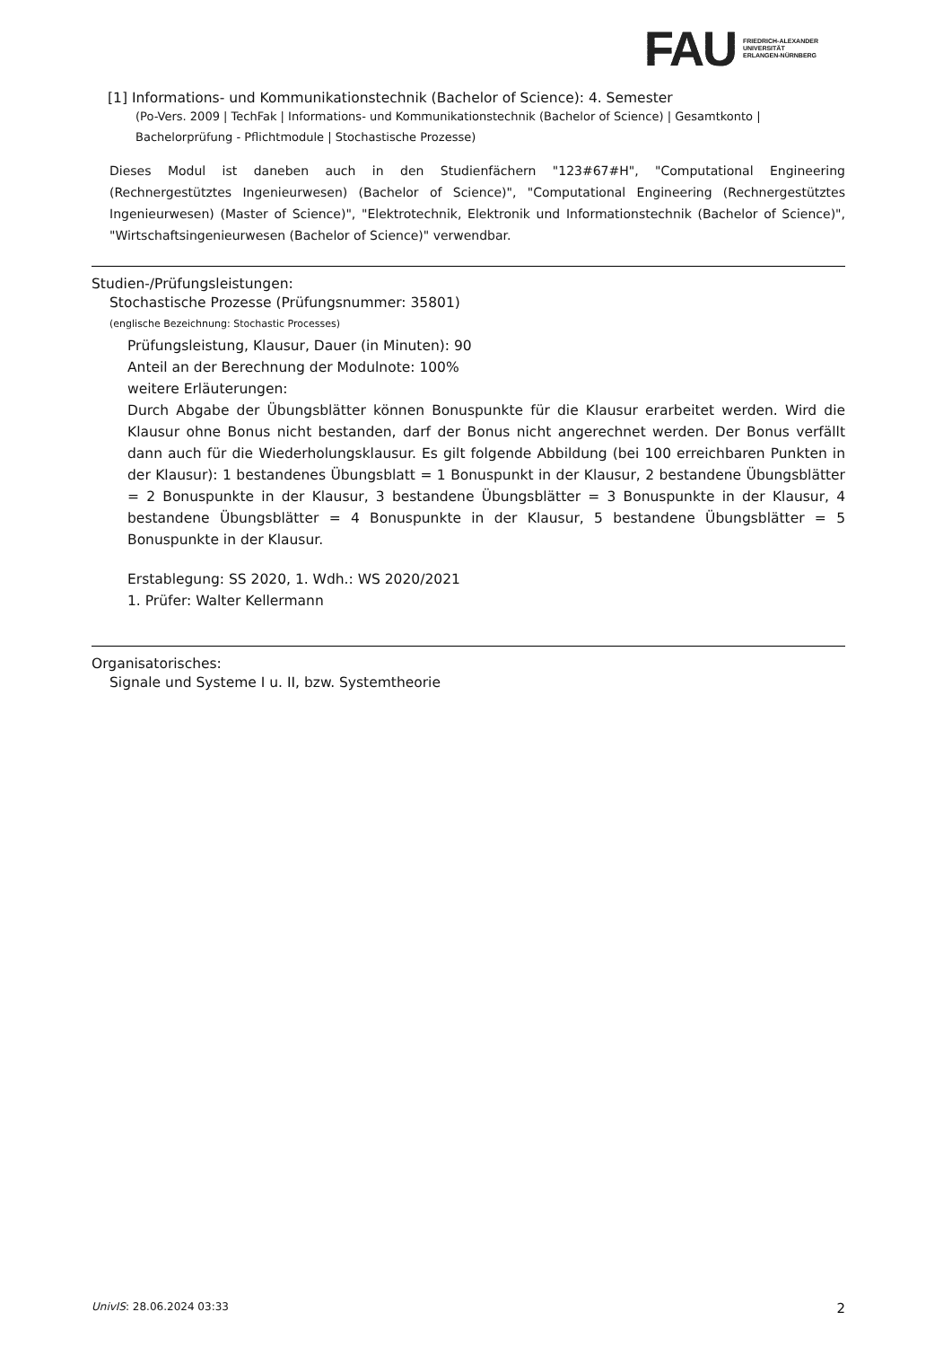FAU FRIEDRICH-ALEXANDER
UNIVERSITÄT
ERLANGEN-NÜRNBERG
[1] Informations- und Kommunikationstechnik (Bachelor of Science): 4. Semester
(Po-Vers. 2009 | TechFak | Informations- und Kommunikationstechnik (Bachelor of Science) | Gesamtkonto | Bachelorprüfung - Pflichtmodule | Stochastische Prozesse)
Dieses Modul ist daneben auch in den Studienfächern "123#67#H", "Computational Engineering (Rechnergestütztes Ingenieurwesen) (Bachelor of Science)", "Computational Engineering (Rechnergestütztes Ingenieurwesen) (Master of Science)", "Elektrotechnik, Elektronik und Informationstechnik (Bachelor of Science)", "Wirtschaftsingenieurwesen (Bachelor of Science)" verwendbar.
Studien-/Prüfungsleistungen:
Stochastische Prozesse (Prüfungsnummer: 35801)
(englische Bezeichnung: Stochastic Processes)
Prüfungsleistung, Klausur, Dauer (in Minuten): 90
Anteil an der Berechnung der Modulnote: 100%
weitere Erläuterungen:
Durch Abgabe der Übungsblätter können Bonuspunkte für die Klausur erarbeitet werden. Wird die Klausur ohne Bonus nicht bestanden, darf der Bonus nicht angerechnet werden. Der Bonus verfällt dann auch für die Wiederholungsklausur. Es gilt folgende Abbildung (bei 100 erreichbaren Punkten in der Klausur): 1 bestandenes Übungsblatt = 1 Bonuspunkt in der Klausur, 2 bestandene Übungsblätter = 2 Bonuspunkte in der Klausur, 3 bestandene Übungsblätter = 3 Bonuspunkte in der Klausur, 4 bestandene Übungsblätter = 4 Bonuspunkte in der Klausur, 5 bestandene Übungsblätter = 5 Bonuspunkte in der Klausur.
Erstablegung: SS 2020, 1. Wdh.: WS 2020/2021
1. Prüfer: Walter Kellermann
Organisatorisches:
Signale und Systeme I u. II, bzw. Systemtheorie
UnivIS: 28.06.2024 03:33 2